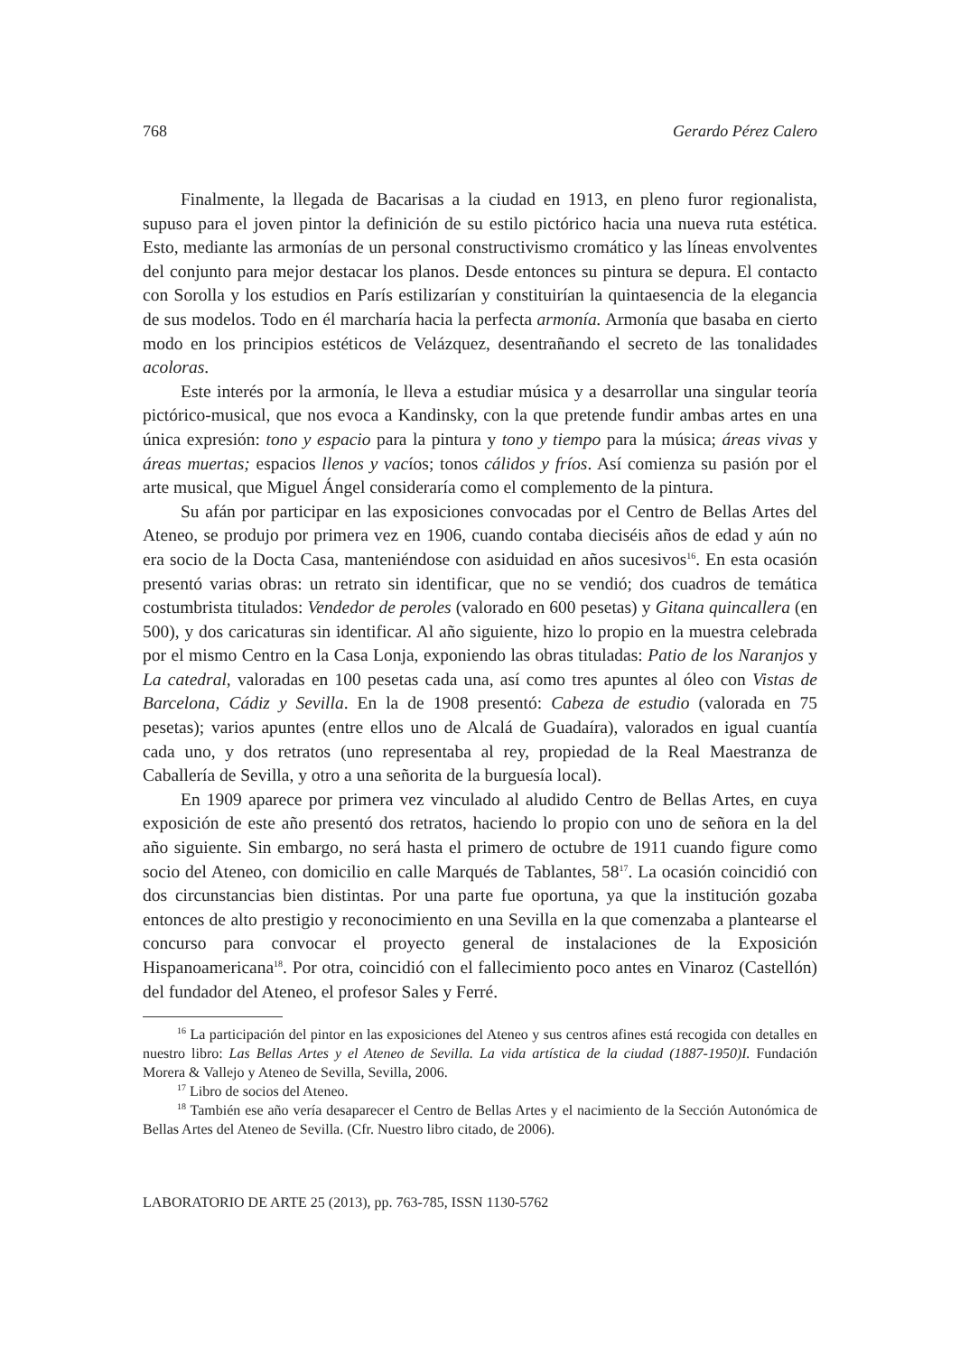768 Gerardo Pérez Calero
Finalmente, la llegada de Bacarisas a la ciudad en 1913, en pleno furor regionalista, supuso para el joven pintor la definición de su estilo pictórico hacia una nueva ruta estética. Esto, mediante las armonías de un personal constructivismo cromático y las líneas envolventes del conjunto para mejor destacar los planos. Desde entonces su pintura se depura. El contacto con Sorolla y los estudios en París estilizarían y constituirían la quintaesencia de la elegancia de sus modelos. Todo en él marcharía hacia la perfecta armonía. Armonía que basaba en cierto modo en los principios estéticos de Velázquez, desentrañando el secreto de las tonalidades acoloras.
Este interés por la armonía, le lleva a estudiar música y a desarrollar una singular teoría pictórico-musical, que nos evoca a Kandinsky, con la que pretende fundir ambas artes en una única expresión: tono y espacio para la pintura y tono y tiempo para la música; áreas vivas y áreas muertas; espacios llenos y vacíos; tonos cálidos y fríos. Así comienza su pasión por el arte musical, que Miguel Ángel consideraría como el complemento de la pintura.
Su afán por participar en las exposiciones convocadas por el Centro de Bellas Artes del Ateneo, se produjo por primera vez en 1906, cuando contaba dieciséis años de edad y aún no era socio de la Docta Casa, manteniéndose con asiduidad en años sucesivos<sup>16</sup>. En esta ocasión presentó varias obras: un retrato sin identificar, que no se vendió; dos cuadros de temática costumbrista titulados: Vendedor de peroles (valorado en 600 pesetas) y Gitana quincallera (en 500), y dos caricaturas sin identificar. Al año siguiente, hizo lo propio en la muestra celebrada por el mismo Centro en la Casa Lonja, exponiendo las obras tituladas: Patio de los Naranjos y La catedral, valoradas en 100 pesetas cada una, así como tres apuntes al óleo con Vistas de Barcelona, Cádiz y Sevilla. En la de 1908 presentó: Cabeza de estudio (valorada en 75 pesetas); varios apuntes (entre ellos uno de Alcalá de Guadaíra), valorados en igual cuantía cada uno, y dos retratos (uno representaba al rey, propiedad de la Real Maestranza de Caballería de Sevilla, y otro a una señorita de la burguesía local).
En 1909 aparece por primera vez vinculado al aludido Centro de Bellas Artes, en cuya exposición de este año presentó dos retratos, haciendo lo propio con uno de señora en la del año siguiente. Sin embargo, no será hasta el primero de octubre de 1911 cuando figure como socio del Ateneo, con domicilio en calle Marqués de Tablantes, 58<sup>17</sup>. La ocasión coincidió con dos circunstancias bien distintas. Por una parte fue oportuna, ya que la institución gozaba entonces de alto prestigio y reconocimiento en una Sevilla en la que comenzaba a plantearse el concurso para convocar el proyecto general de instalaciones de la Exposición Hispanoamericana<sup>18</sup>. Por otra, coincidió con el fallecimiento poco antes en Vinaroz (Castellón) del fundador del Ateneo, el profesor Sales y Ferré.
<sup>16</sup> La participación del pintor en las exposiciones del Ateneo y sus centros afines está recogida con detalles en nuestro libro: Las Bellas Artes y el Ateneo de Sevilla. La vida artística de la ciudad (1887-1950)I. Fundación Morera & Vallejo y Ateneo de Sevilla, Sevilla, 2006.
<sup>17</sup> Libro de socios del Ateneo.
<sup>18</sup> También ese año vería desaparecer el Centro de Bellas Artes y el nacimiento de la Sección Autonómica de Bellas Artes del Ateneo de Sevilla. (Cfr. Nuestro libro citado, de 2006).
LABORATORIO DE ARTE 25 (2013), pp. 763-785, ISSN 1130-5762